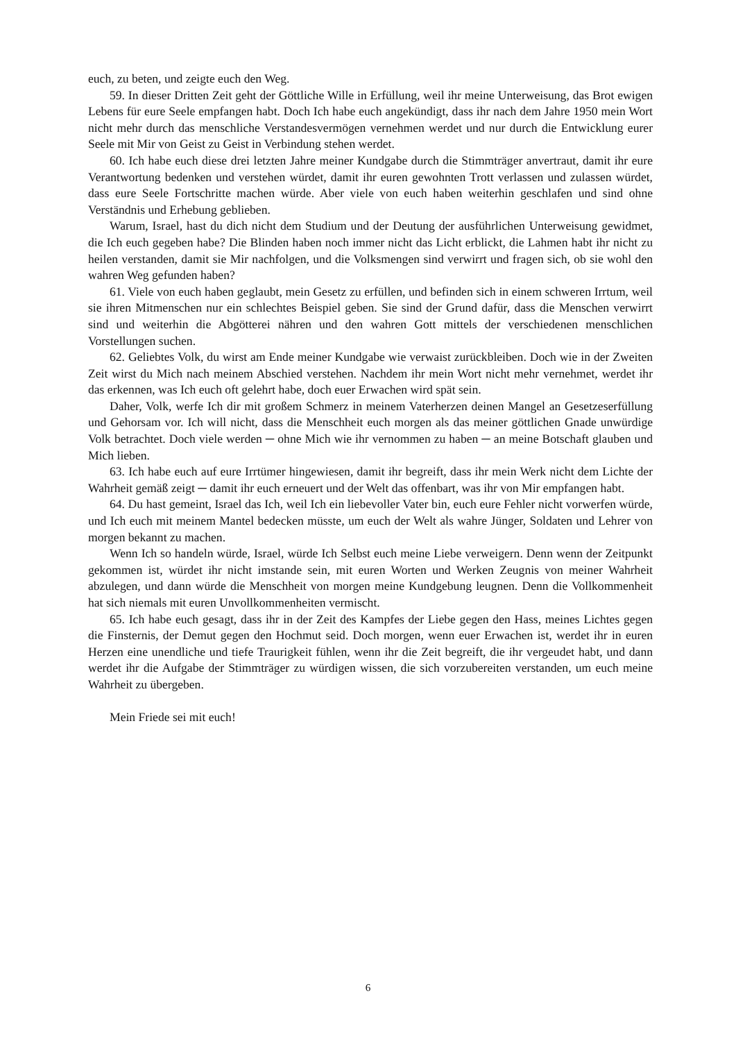euch, zu beten, und zeigte euch den Weg.
59. In dieser Dritten Zeit geht der Göttliche Wille in Erfüllung, weil ihr meine Unterweisung, das Brot ewigen Lebens für eure Seele empfangen habt. Doch Ich habe euch angekündigt, dass ihr nach dem Jahre 1950 mein Wort nicht mehr durch das menschliche Verstandesvermögen vernehmen werdet und nur durch die Entwicklung eurer Seele mit Mir von Geist zu Geist in Verbindung stehen werdet.
60. Ich habe euch diese drei letzten Jahre meiner Kundgabe durch die Stimmträger anvertraut, damit ihr eure Verantwortung bedenken und verstehen würdet, damit ihr euren gewohnten Trott verlassen und zulassen würdet, dass eure Seele Fortschritte machen würde. Aber viele von euch haben weiterhin geschlafen und sind ohne Verständnis und Erhebung geblieben.
Warum, Israel, hast du dich nicht dem Studium und der Deutung der ausführlichen Unterweisung gewidmet, die Ich euch gegeben habe? Die Blinden haben noch immer nicht das Licht erblickt, die Lahmen habt ihr nicht zu heilen verstanden, damit sie Mir nachfolgen, und die Volksmengen sind verwirrt und fragen sich, ob sie wohl den wahren Weg gefunden haben?
61. Viele von euch haben geglaubt, mein Gesetz zu erfüllen, und befinden sich in einem schweren Irrtum, weil sie ihren Mitmenschen nur ein schlechtes Beispiel geben. Sie sind der Grund dafür, dass die Menschen verwirrt sind und weiterhin die Abgötterei nähren und den wahren Gott mittels der verschiedenen menschlichen Vorstellungen suchen.
62. Geliebtes Volk, du wirst am Ende meiner Kundgabe wie verwaist zurückbleiben. Doch wie in der Zweiten Zeit wirst du Mich nach meinem Abschied verstehen. Nachdem ihr mein Wort nicht mehr vernehmet, werdet ihr das erkennen, was Ich euch oft gelehrt habe, doch euer Erwachen wird spät sein.
Daher, Volk, werfe Ich dir mit großem Schmerz in meinem Vaterherzen deinen Mangel an Gesetzeserfüllung und Gehorsam vor. Ich will nicht, dass die Menschheit euch morgen als das meiner göttlichen Gnade unwürdige Volk betrachtet. Doch viele werden ─ ohne Mich wie ihr vernommen zu haben ─ an meine Botschaft glauben und Mich lieben.
63. Ich habe euch auf eure Irrtümer hingewiesen, damit ihr begreift, dass ihr mein Werk nicht dem Lichte der Wahrheit gemäß zeigt ─ damit ihr euch erneuert und der Welt das offenbart, was ihr von Mir empfangen habt.
64. Du hast gemeint, Israel das Ich, weil Ich ein liebevoller Vater bin, euch eure Fehler nicht vorwerfen würde, und Ich euch mit meinem Mantel bedecken müsste, um euch der Welt als wahre Jünger, Soldaten und Lehrer von morgen bekannt zu machen.
Wenn Ich so handeln würde, Israel, würde Ich Selbst euch meine Liebe verweigern. Denn wenn der Zeitpunkt gekommen ist, würdet ihr nicht imstande sein, mit euren Worten und Werken Zeugnis von meiner Wahrheit abzulegen, und dann würde die Menschheit von morgen meine Kundgebung leugnen. Denn die Vollkommenheit hat sich niemals mit euren Unvollkommenheiten vermischt.
65. Ich habe euch gesagt, dass ihr in der Zeit des Kampfes der Liebe gegen den Hass, meines Lichtes gegen die Finsternis, der Demut gegen den Hochmut seid. Doch morgen, wenn euer Erwachen ist, werdet ihr in euren Herzen eine unendliche und tiefe Traurigkeit fühlen, wenn ihr die Zeit begreift, die ihr vergeudet habt, und dann werdet ihr die Aufgabe der Stimmträger zu würdigen wissen, die sich vorzubereiten verstanden, um euch meine Wahrheit zu übergeben.
Mein Friede sei mit euch!
6